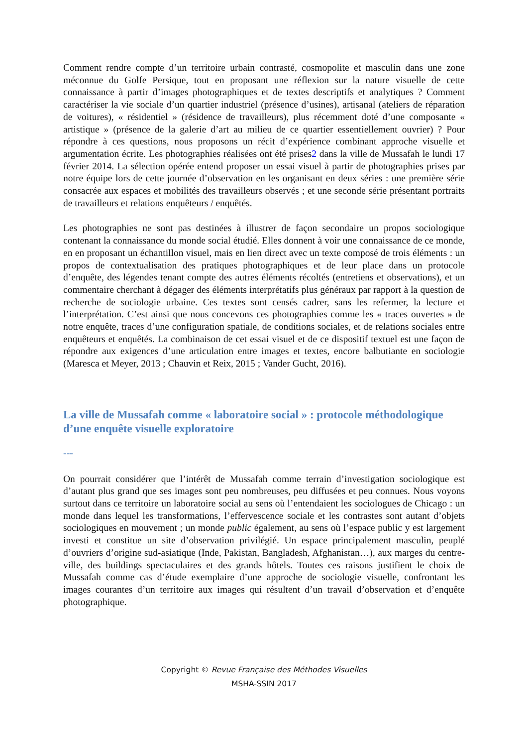Comment rendre compte d’un territoire urbain contrasté, cosmopolite et masculin dans une zone méconnue du Golfe Persique, tout en proposant une réflexion sur la nature visuelle de cette connaissance à partir d’images photographiques et de textes descriptifs et analytiques ? Comment caractériser la vie sociale d’un quartier industriel (présence d’usines), artisanal (ateliers de réparation de voitures), « résidentiel » (résidence de travailleurs), plus récemment doté d’une composante « artistique » (présence de la galerie d’art au milieu de ce quartier essentiellement ouvrier) ? Pour répondre à ces questions, nous proposons un récit d’expérience combinant approche visuelle et argumentation écrite. Les photographies réalisées ont été prises2 dans la ville de Mussafah le lundi 17 février 2014. La sélection opérée entend proposer un essai visuel à partir de photographies prises par notre équipe lors de cette journée d’observation en les organisant en deux séries : une première série consacrée aux espaces et mobilités des travailleurs observés ; et une seconde série présentant portraits de travailleurs et relations enquêteurs / enquêtés.
Les photographies ne sont pas destinées à illustrer de façon secondaire un propos sociologique contenant la connaissance du monde social étudié. Elles donnent à voir une connaissance de ce monde, en en proposant un échantillon visuel, mais en lien direct avec un texte composé de trois éléments : un propos de contextualisation des pratiques photographiques et de leur place dans un protocole d’enquête, des légendes tenant compte des autres éléments récoltés (entretiens et observations), et un commentaire cherchant à dégager des éléments interprétatifs plus généraux par rapport à la question de recherche de sociologie urbaine. Ces textes sont censés cadrer, sans les refermer, la lecture et l’interprétation. C’est ainsi que nous concevons ces photographies comme les « traces ouvertes » de notre enquête, traces d’une configuration spatiale, de conditions sociales, et de relations sociales entre enquêteurs et enquêtés. La combinaison de cet essai visuel et de ce dispositif textuel est une façon de répondre aux exigences d’une articulation entre images et textes, encore balbutiante en sociologie (Maresca et Meyer, 2013 ; Chauvin et Reix, 2015 ; Vander Gucht, 2016).
La ville de Mussafah comme « laboratoire social » : protocole méthodologique d’une enquête visuelle exploratoire
---
On pourrait considérer que l’intérêt de Mussafah comme terrain d’investigation sociologique est d’autant plus grand que ses images sont peu nombreuses, peu diffusées et peu connues. Nous voyons surtout dans ce territoire un laboratoire social au sens où l’entendaient les sociologues de Chicago : un monde dans lequel les transformations, l’effervescence sociale et les contrastes sont autant d’objets sociologiques en mouvement ; un monde public également, au sens où l’espace public y est largement investi et constitue un site d’observation privilégié. Un espace principalement masculin, peuplé d’ouvriers d’origine sud-asiatique (Inde, Pakistan, Bangladesh, Afghanistan…), aux marges du centre-ville, des buildings spectaculaires et des grands hôtels. Toutes ces raisons justifient le choix de Mussafah comme cas d’étude exemplaire d’une approche de sociologie visuelle, confrontant les images courantes d’un territoire aux images qui résultent d’un travail d’observation et d’enquête photographique.
Copyright © Revue Française des Méthodes Visuelles
MSHA-SSIN 2017